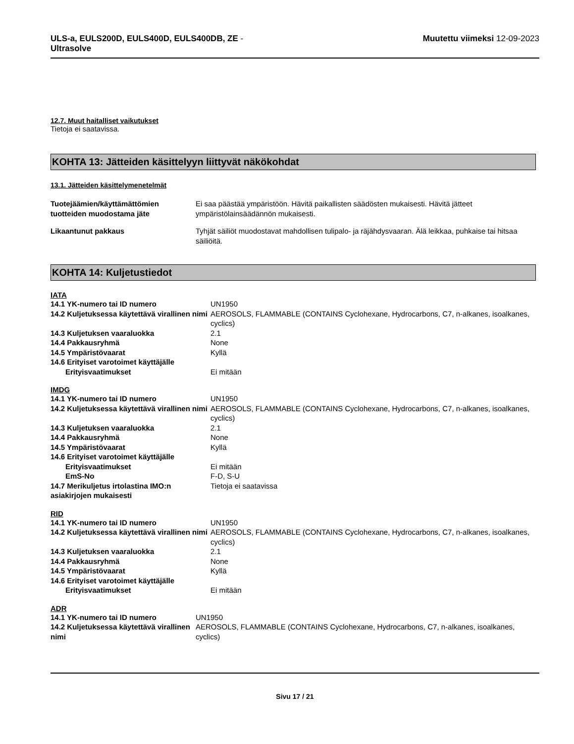ULS-a, EULS200D, EULS400D, EULS400DB, ZE -
Ultrasolve
Muutettu viimeksi 12-09-2023
12.7. Muut haitalliset vaikutukset
Tietoja ei saatavissa.
KOHTA 13: Jätteiden käsittelyyn liittyvät näkökohdat
13.1. Jätteiden käsittelymenetelmät
| Tuotejäämien/käyttämättömien tuotteiden muodostama jäte | Ei saa päästää ympäristöön. Hävitä paikallisten säädösten mukaisesti. Hävitä jätteet ympäristölainsäädännön mukaisesti. |
| Likaantunut pakkaus | Tyhjät säiliöt muodostavat mahdollisen tulipalo- ja räjähdysvaaran. Älä leikkaa, puhkaise tai hitsaa säiliöitä. |
KOHTA 14: Kuljetustiedot
IATA
| 14.1 YK-numero tai ID numero | UN1950 |
| 14.2 Kuljetuksessa käytettävä virallinen nimi | AEROSOLS, FLAMMABLE (CONTAINS Cyclohexane, Hydrocarbons, C7, n-alkanes, isoalkanes, cyclics) |
| 14.3 Kuljetuksen vaaraluokka | 2.1 |
| 14.4 Pakkausryhmä | None |
| 14.5 Ympäristövaarat | Kyllä |
| 14.6 Erityiset varotoimet käyttäjälle | |
| Erityisvaatimukset | Ei mitään |
IMDG
| 14.1 YK-numero tai ID numero | UN1950 |
| 14.2 Kuljetuksessa käytettävä virallinen nimi | AEROSOLS, FLAMMABLE (CONTAINS Cyclohexane, Hydrocarbons, C7, n-alkanes, isoalkanes, cyclics) |
| 14.3 Kuljetuksen vaaraluokka | 2.1 |
| 14.4 Pakkausryhmä | None |
| 14.5 Ympäristövaarat | Kyllä |
| 14.6 Erityiset varotoimet käyttäjälle | |
| Erityisvaatimukset | Ei mitään |
| EmS-No | F-D, S-U |
| 14.7 Merikuljetus irtolastina IMO:n asiakirjojen mukaisesti | Tietoja ei saatavissa |
RID
| 14.1 YK-numero tai ID numero | UN1950 |
| 14.2 Kuljetuksessa käytettävä virallinen nimi | AEROSOLS, FLAMMABLE (CONTAINS Cyclohexane, Hydrocarbons, C7, n-alkanes, isoalkanes, cyclics) |
| 14.3 Kuljetuksen vaaraluokka | 2.1 |
| 14.4 Pakkausryhmä | None |
| 14.5 Ympäristövaarat | Kyllä |
| 14.6 Erityiset varotoimet käyttäjälle | |
| Erityisvaatimukset | Ei mitään |
ADR
| 14.1 YK-numero tai ID numero | UN1950 |
| 14.2 Kuljetuksessa käytettävä virallinen nimi | AEROSOLS, FLAMMABLE (CONTAINS Cyclohexane, Hydrocarbons, C7, n-alkanes, isoalkanes, cyclics) |
Sivu 17 / 21